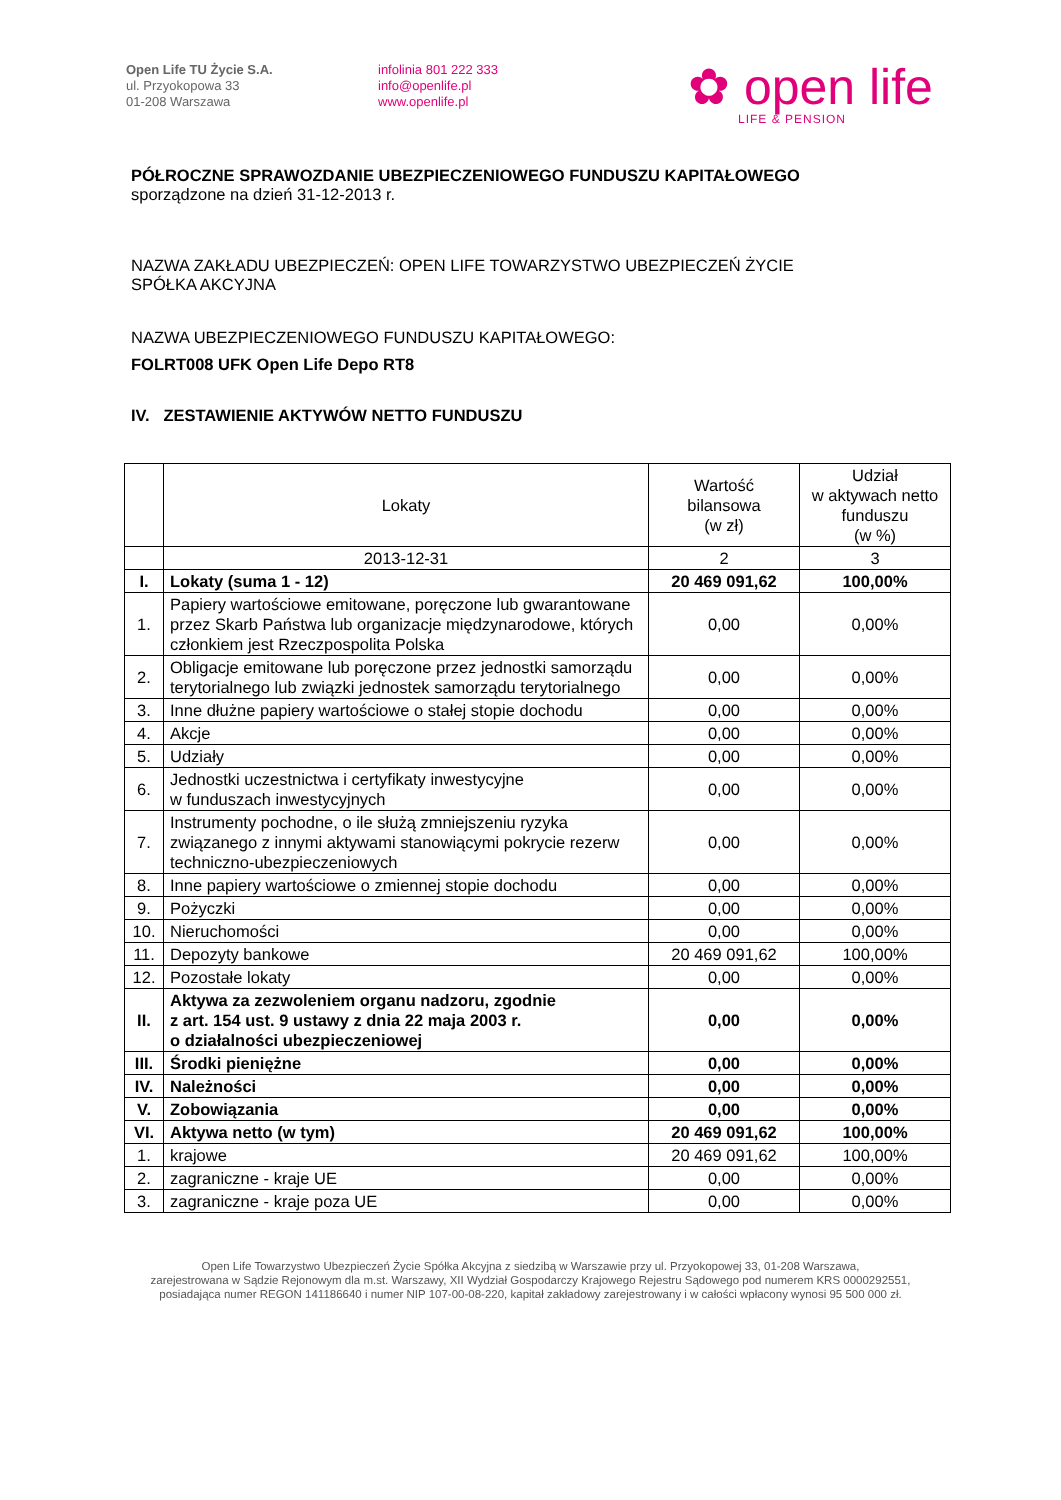Open Life TU Życie S.A.
ul. Przyokopowa 33
01-208 Warszawa
infolinia 801 222 333
info@openlife.pl
www.openlife.pl
✿ open life
LIFE & PENSION
PÓŁROCZNE SPRAWOZDANIE UBEZPIECZENIOWEGO FUNDUSZU KAPITAŁOWEGO
sporządzone na dzień 31-12-2013 r.
NAZWA ZAKŁADU UBEZPIECZEŃ: OPEN LIFE TOWARZYSTWO UBEZPIECZEŃ ŻYCIE
SPÓŁKA AKCYJNA
NAZWA UBEZPIECZENIOWEGO FUNDUSZU KAPITAŁOWEGO:
FOLRT008 UFK Open Life Depo RT8
IV. ZESTAWIENIE AKTYWÓW NETTO FUNDUSZU
| | Lokaty | Wartość bilansowa (w zł) | Udział w aktywach netto funduszu (w %) |
| --- | --- | --- | --- |
| | 2013-12-31 | 2 | 3 |
| I. | Lokaty (suma 1 - 12) | 20 469 091,62 | 100,00% |
| 1. | Papiery wartościowe emitowane, poręczone lub gwarantowane przez Skarb Państwa lub organizacje międzynarodowe, których członkiem jest Rzeczpospolita Polska | 0,00 | 0,00% |
| 2. | Obligacje emitowane lub poręczone przez jednostki samorządu terytorialnego lub związki jednostek samorządu terytorialnego | 0,00 | 0,00% |
| 3. | Inne dłużne papiery wartościowe o stałej stopie dochodu | 0,00 | 0,00% |
| 4. | Akcje | 0,00 | 0,00% |
| 5. | Udziały | 0,00 | 0,00% |
| 6. | Jednostki uczestnictwa i certyfikaty inwestycyjne w funduszach inwestycyjnych | 0,00 | 0,00% |
| 7. | Instrumenty pochodne, o ile służą zmniejszeniu ryzyka związanego z innymi aktywami stanowiącymi pokrycie rezerw techniczno-ubezpieczeniowych | 0,00 | 0,00% |
| 8. | Inne papiery wartościowe o zmiennej stopie dochodu | 0,00 | 0,00% |
| 9. | Pożyczki | 0,00 | 0,00% |
| 10. | Nieruchomości | 0,00 | 0,00% |
| 11. | Depozyty bankowe | 20 469 091,62 | 100,00% |
| 12. | Pozostałe lokaty | 0,00 | 0,00% |
| II. | Aktywa za zezwoleniem organu nadzoru, zgodnie z art. 154 ust. 9 ustawy z dnia 22 maja 2003 r. o działalności ubezpieczeniowej | 0,00 | 0,00% |
| III. | Środki pieniężne | 0,00 | 0,00% |
| IV. | Należności | 0,00 | 0,00% |
| V. | Zobowiązania | 0,00 | 0,00% |
| VI. | Aktywa netto (w tym) | 20 469 091,62 | 100,00% |
| 1. | krajowe | 20 469 091,62 | 100,00% |
| 2. | zagraniczne - kraje UE | 0,00 | 0,00% |
| 3. | zagraniczne - kraje poza UE | 0,00 | 0,00% |
Open Life Towarzystwo Ubezpieczeń Życie Spółka Akcyjna z siedzibą w Warszawie przy ul. Przyokopowej 33, 01-208 Warszawa,
zarejestrowana w Sądzie Rejonowym dla m.st. Warszawy, XII Wydział Gospodarczy Krajowego Rejestru Sądowego pod numerem KRS 0000292551,
posiadająca numer REGON 141186640 i numer NIP 107-00-08-220, kapitał zakładowy zarejestrowany i w całości wpłacony wynosi 95 500 000 zł.